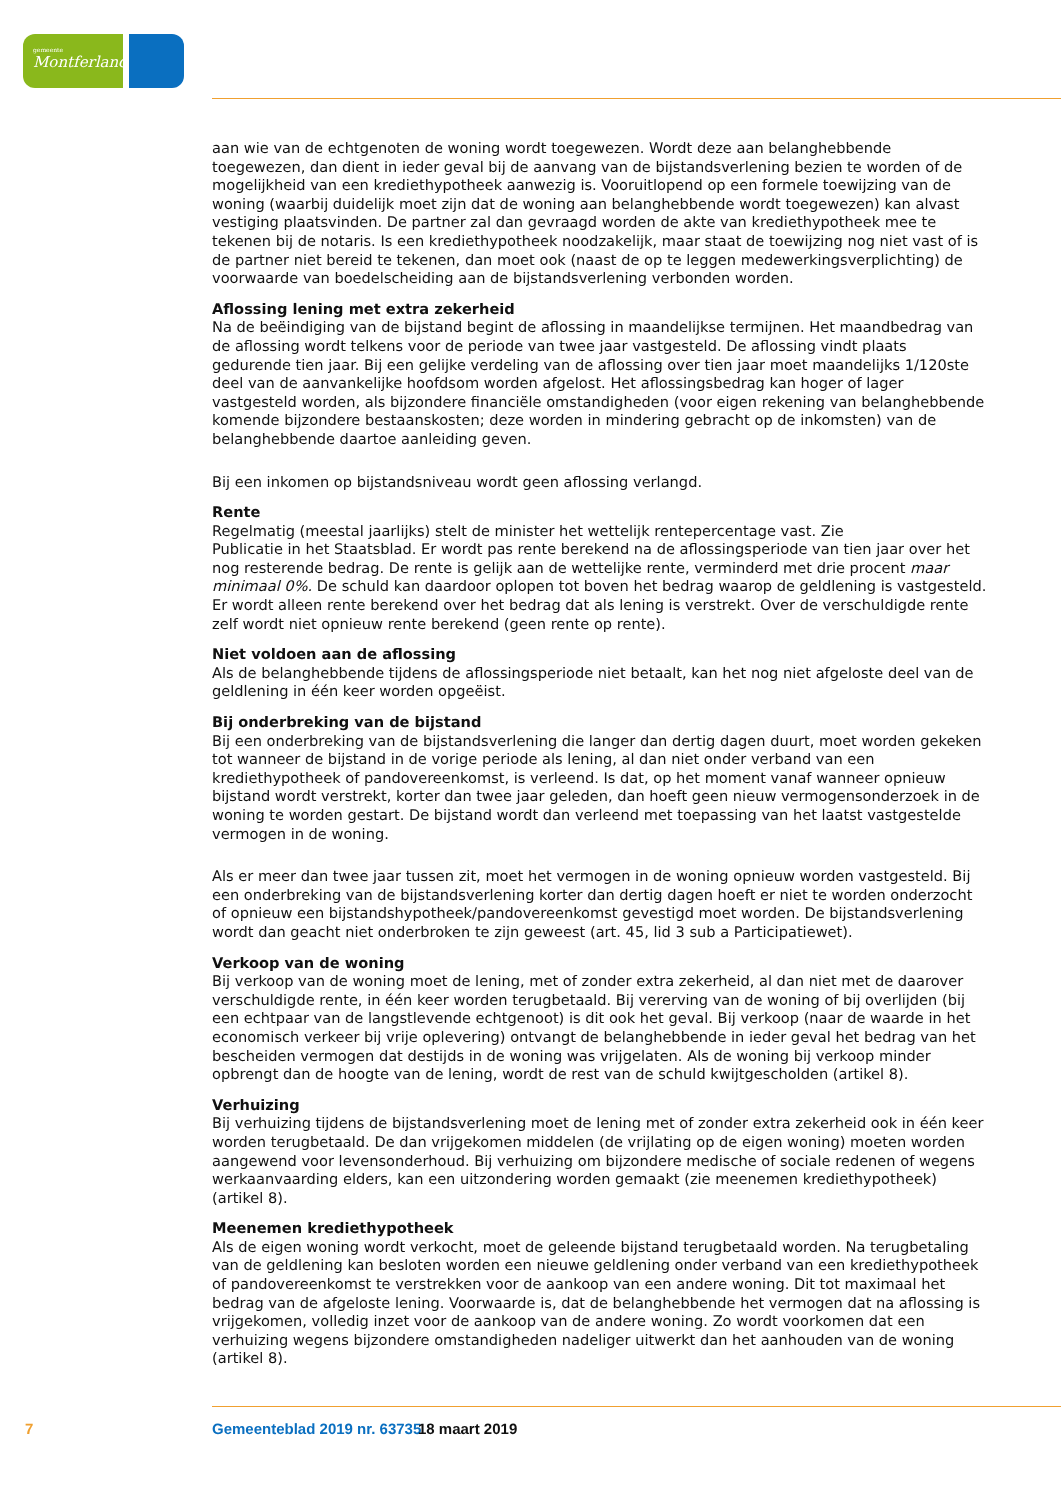gemeente
Montferland
aan wie van de echtgenoten de woning wordt toegewezen. Wordt deze aan belanghebbende toegewezen, dan dient in ieder geval bij de aanvang van de bijstandsverlening bezien te worden of de mogelijkheid van een krediethypotheek aanwezig is. Vooruitlopend op een formele toewijzing van de woning (waarbij duidelijk moet zijn dat de woning aan belanghebbende wordt toegewezen) kan alvast vestiging plaatsvinden. De partner zal dan gevraagd worden de akte van krediethypotheek mee te tekenen bij de notaris. Is een krediethypotheek noodzakelijk, maar staat de toewijzing nog niet vast of is de partner niet bereid te tekenen, dan moet ook (naast de op te leggen medewerkingsverplichting) de voorwaarde van boedelscheiding aan de bijstandsverlening verbonden worden.
Aflossing lening met extra zekerheid
Na de beëindiging van de bijstand begint de aflossing in maandelijkse termijnen. Het maandbedrag van de aflossing wordt telkens voor de periode van twee jaar vastgesteld. De aflossing vindt plaats gedurende tien jaar. Bij een gelijke verdeling van de aflossing over tien jaar moet maandelijks 1/120ste deel van de aanvankelijke hoofdsom worden afgelost. Het aflossingsbedrag kan hoger of lager vastgesteld worden, als bijzondere financiële omstandigheden (voor eigen rekening van belanghebbende komende bijzondere bestaanskosten; deze worden in mindering gebracht op de inkomsten) van de belanghebbende daartoe aanleiding geven.
Bij een inkomen op bijstandsniveau wordt geen aflossing verlangd.
Rente
Regelmatig (meestal jaarlijks) stelt de minister het wettelijk rentepercentage vast. Zie
Publicatie in het Staatsblad. Er wordt pas rente berekend na de aflossingsperiode van tien jaar over het nog resterende bedrag. De rente is gelijk aan de wettelijke rente, verminderd met drie procent maar minimaal 0%. De schuld kan daardoor oplopen tot boven het bedrag waarop de geldlening is vastgesteld. Er wordt alleen rente berekend over het bedrag dat als lening is verstrekt. Over de verschuldigde rente zelf wordt niet opnieuw rente berekend (geen rente op rente).
Niet voldoen aan de aflossing
Als de belanghebbende tijdens de aflossingsperiode niet betaalt, kan het nog niet afgeloste deel van de geldlening in één keer worden opgeëist.
Bij onderbreking van de bijstand
Bij een onderbreking van de bijstandsverlening die langer dan dertig dagen duurt, moet worden gekeken tot wanneer de bijstand in de vorige periode als lening, al dan niet onder verband van een krediethypotheek of pandovereenkomst, is verleend. Is dat, op het moment vanaf wanneer opnieuw bijstand wordt verstrekt, korter dan twee jaar geleden, dan hoeft geen nieuw vermogensonderzoek in de woning te worden gestart. De bijstand wordt dan verleend met toepassing van het laatst vastgestelde vermogen in de woning.
Als er meer dan twee jaar tussen zit, moet het vermogen in de woning opnieuw worden vastgesteld. Bij een onderbreking van de bijstandsverlening korter dan dertig dagen hoeft er niet te worden onderzocht of opnieuw een bijstandshypotheek/pandovereenkomst gevestigd moet worden. De bijstandsverlening wordt dan geacht niet onderbroken te zijn geweest (art. 45, lid 3 sub a Participatiewet).
Verkoop van de woning
Bij verkoop van de woning moet de lening, met of zonder extra zekerheid, al dan niet met de daarover verschuldigde rente, in één keer worden terugbetaald. Bij vererving van de woning of bij overlijden (bij een echtpaar van de langstlevende echtgenoot) is dit ook het geval. Bij verkoop (naar de waarde in het economisch verkeer bij vrije oplevering) ontvangt de belanghebbende in ieder geval het bedrag van het bescheiden vermogen dat destijds in de woning was vrijgelaten. Als de woning bij verkoop minder opbrengt dan de hoogte van de lening, wordt de rest van de schuld kwijtgescholden (artikel 8).
Verhuizing
Bij verhuizing tijdens de bijstandsverlening moet de lening met of zonder extra zekerheid ook in één keer worden terugbetaald. De dan vrijgekomen middelen (de vrijlating op de eigen woning) moeten worden aangewend voor levensonderhoud. Bij verhuizing om bijzondere medische of sociale redenen of wegens werkaanvaarding elders, kan een uitzondering worden gemaakt (zie meenemen krediethypotheek) (artikel 8).
Meenemen krediethypotheek
Als de eigen woning wordt verkocht, moet de geleende bijstand terugbetaald worden. Na terugbetaling van de geldlening kan besloten worden een nieuwe geldlening onder verband van een krediethypotheek of pandovereenkomst te verstrekken voor de aankoop van een andere woning. Dit tot maximaal het bedrag van de afgeloste lening. Voorwaarde is, dat de belanghebbende het vermogen dat na aflossing is vrijgekomen, volledig inzet voor de aankoop van de andere woning. Zo wordt voorkomen dat een verhuizing wegens bijzondere omstandigheden nadeliger uitwerkt dan het aanhouden van de woning (artikel 8).
7 Gemeenteblad 2019 nr. 63735 18 maart 2019